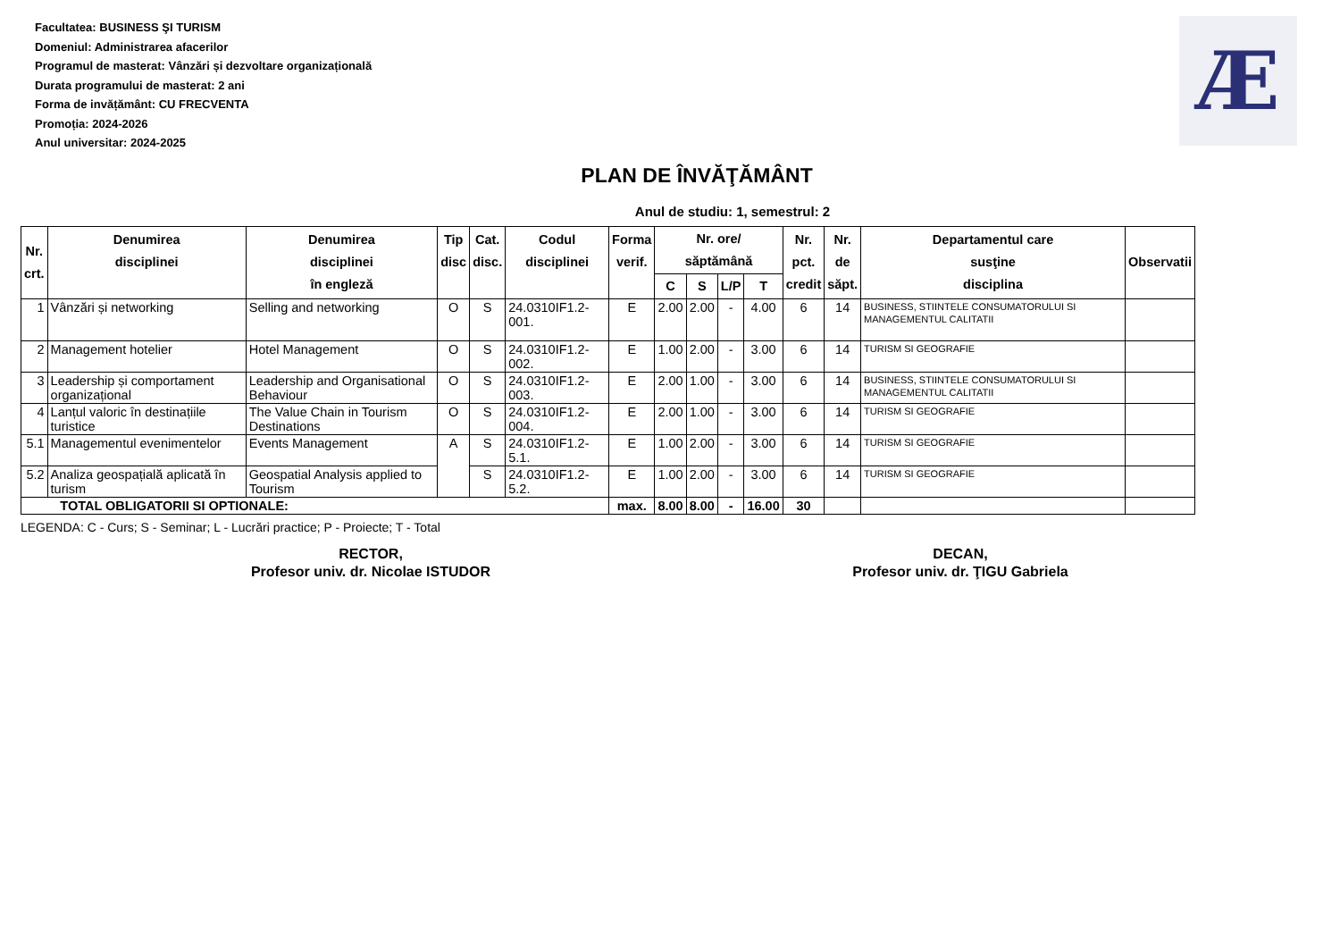Æ
Facultatea: BUSINESS ŞI TURISM
Domeniul: Administrarea afacerilor
Programul de masterat: Vânzări și dezvoltare organizațională
Durata programului de masterat: 2 ani
Forma de invățământ: CU FRECVENTA
Promoția: 2024-2026
Anul universitar: 2024-2025
PLAN DE ÎNVĂŢĂMÂNT
Anul de studiu: 1, semestrul: 2
| Nr. crt. | Denumirea disciplinei | Denumirea disciplinei în engleză | Tip disc | Cat. disc. | Codul disciplinei | Forma verif. | Nr. ore/ săptămână | | | | Nr. pct. credit | Nr. de săpt. | Departamentul care susţine disciplina | Observatii |
| --- | --- | --- | --- | --- | --- | --- | --- | --- | --- | --- | --- | --- | --- | --- |
| | | | | | | | C | S | L/P | T | | | | |
| 1 | Vânzări și networking | Selling and networking | O | S | 24.0310IF1.2-001. | E | 2.00 | 2.00 | - | 4.00 | 6 | 14 | BUSINESS, STIINTELE CONSUMATORULUI SI MANAGEMENTUL CALITATII | |
| 2 | Management hotelier | Hotel Management | O | S | 24.0310IF1.2-002. | E | 1.00 | 2.00 | - | 3.00 | 6 | 14 | TURISM SI GEOGRAFIE | |
| 3 | Leadership și comportament organizațional | Leadership and Organisational Behaviour | O | S | 24.0310IF1.2-003. | E | 2.00 | 1.00 | - | 3.00 | 6 | 14 | BUSINESS, STIINTELE CONSUMATORULUI SI MANAGEMENTUL CALITATII | |
| 4 | Lanțul valoric în destinațiile turistice | The Value Chain in Tourism Destinations | O | S | 24.0310IF1.2-004. | E | 2.00 | 1.00 | - | 3.00 | 6 | 14 | TURISM SI GEOGRAFIE | |
| 5.1 | Managementul evenimentelor | Events Management | A | S | 24.0310IF1.2-5.1. | E | 1.00 | 2.00 | - | 3.00 | 6 | 14 | TURISM SI GEOGRAFIE | |
| 5.2 | Analiza geospațială aplicată în turism | Geospatial Analysis applied to Tourism | | S | 24.0310IF1.2-5.2. | E | 1.00 | 2.00 | - | 3.00 | 6 | 14 | TURISM SI GEOGRAFIE | |
| TOTAL OBLIGATORII SI OPTIONALE: | | | | | | max. | 8.00 | 8.00 | - | 16.00 | 30 | | | |
LEGENDA: C - Curs; S - Seminar; L - Lucrări practice; P - Proiecte; T - Total
RECTOR,
Profesor univ. dr. Nicolae ISTUDOR
DECAN,
Profesor univ. dr. ŢIGU Gabriela